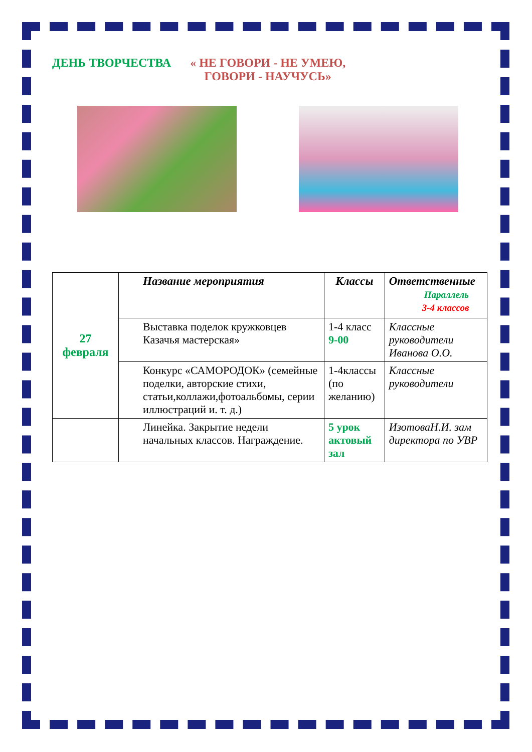ДЕНЬ ТВОРЧЕСТВА « НЕ ГОВОРИ - НЕ УМЕЮ,
ГОВОРИ - НАУЧУСЬ»
| 27 февраля | Название мероприятия | Классы | Ответственные Параллель 3-4 классов |
| | Выставка поделок кружковцев Казачья мастерская» | 1-4 класс 9-00 | Классные руководители Иванова О.О. |
| | Конкурс «САМОРОДОК» (семейные поделки, авторские стихи, статьи,коллажи,фотоальбомы, серии иллюстраций и. т. д.) | 1-4классы (по желанию) | Классные руководители |
| | Линейка. Закрытие недели начальных классов. Награждение. | 5 урок актовый зал | ИзотоваН.И. зам директора по УВР |